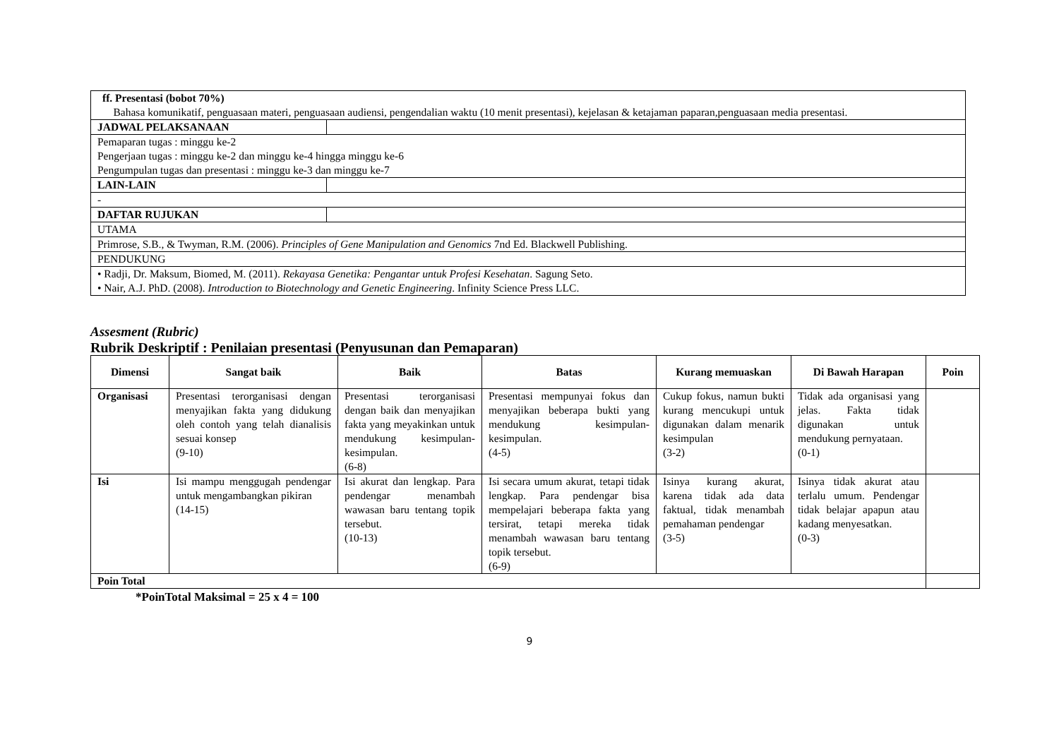| ff. Presentasi (bobot 70%) Bahasa komunikatif, penguasaan materi, penguasaan audiensi, pengendalian waktu (10 menit presentasi), kejelasan & ketajaman paparan,penguasaan media presentasi. | |
| JADWAL PELAKSANAAN | |
| Pemaparan tugas : minggu ke-2 Pengerjaan tugas : minggu ke-2 dan minggu ke-4 hingga minggu ke-6 Pengumpulan tugas dan presentasi : minggu ke-3 dan minggu ke-7 | |
| LAIN-LAIN | |
| - | |
| DAFTAR RUJUKAN | |
| UTAMA | |
| Primrose, S.B., & Twyman, R.M. (2006). Principles of Gene Manipulation and Genomics 7nd Ed. Blackwell Publishing. | |
| PENDUKUNG | |
| • Radji, Dr. Maksum, Biomed, M. (2011). Rekayasa Genetika: Pengantar untuk Profesi Kesehatan . Sagung Seto. • Nair, A.J. PhD. (2008). Introduction to Biotechnology and Genetic Engineering . Infinity Science Press LLC. | |
Assesment (Rubric)
Rubrik Deskriptif : Penilaian presentasi (Penyusunan dan Pemaparan)
| Dimensi | Sangat baik | Baik | Batas | Kurang memuaskan | Di Bawah Harapan | Poin |
| --- | --- | --- | --- | --- | --- | --- |
| Organisasi | Presentasi terorganisasi dengan menyajikan fakta yang didukung oleh contoh yang telah dianalisis sesuai konsep (9-10) | Presentasi terorganisasi dengan baik dan menyajikan fakta yang meyakinkan untuk mendukung kesimpulan-kesimpulan. (6-8) | Presentasi mempunyai fokus dan menyajikan beberapa bukti yang mendukung kesimpulan-kesimpulan. (4-5) | Cukup fokus, namun bukti kurang mencukupi untuk digunakan dalam menarik kesimpulan (3-2) | Tidak ada organisasi yang jelas. Fakta tidak digunakan untuk mendukung pernyataan. (0-1) | |
| Isi | Isi mampu menggugah pendengar untuk mengambangkan pikiran (14-15) | Isi akurat dan lengkap. Para pendengar menambah wawasan baru tentang topik tersebut. (10-13) | Isi secara umum akurat, tetapi tidak lengkap. Para pendengar bisa mempelajari beberapa fakta yang tersirat, tetapi mereka tidak menambah wawasan baru tentang topik tersebut. (6-9) | Isinya kurang akurat, karena tidak ada data faktual, tidak menambah pemahaman pendengar (3-5) | Isinya tidak akurat atau terlalu umum. Pendengar tidak belajar apapun atau kadang menyesatkan. (0-3) | |
| Poin Total | | | | | | |
*PoinTotal Maksimal = 25 x 4 = 100
9